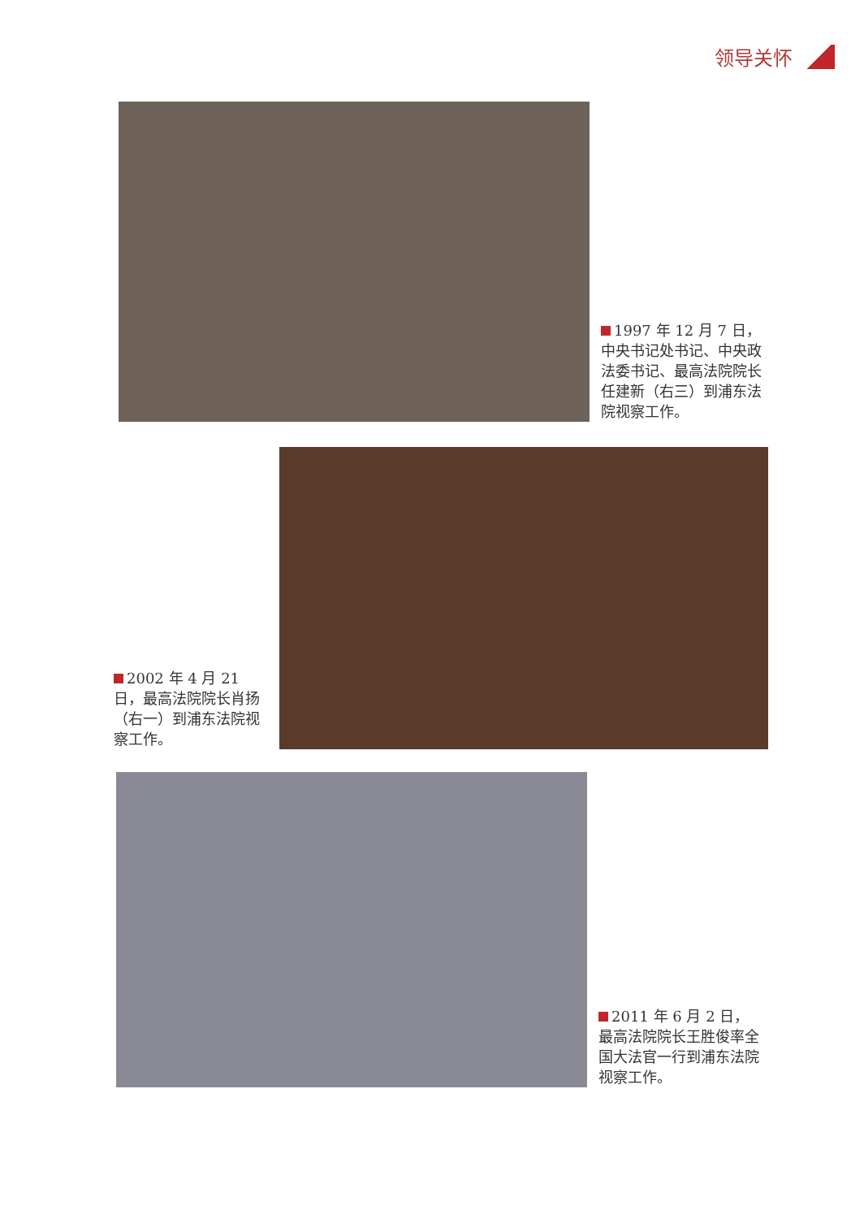领导关怀
1997 年 12 月 7 日，中央书记处书记、中央政法委书记、最高法院院长任建新（右三）到浦东法院视察工作。
2002 年 4 月 21 日，最高法院院长肖扬（右一）到浦东法院视察工作。
2011 年 6 月 2 日，最高法院院长王胜俊率全国大法官一行到浦东法院视察工作。